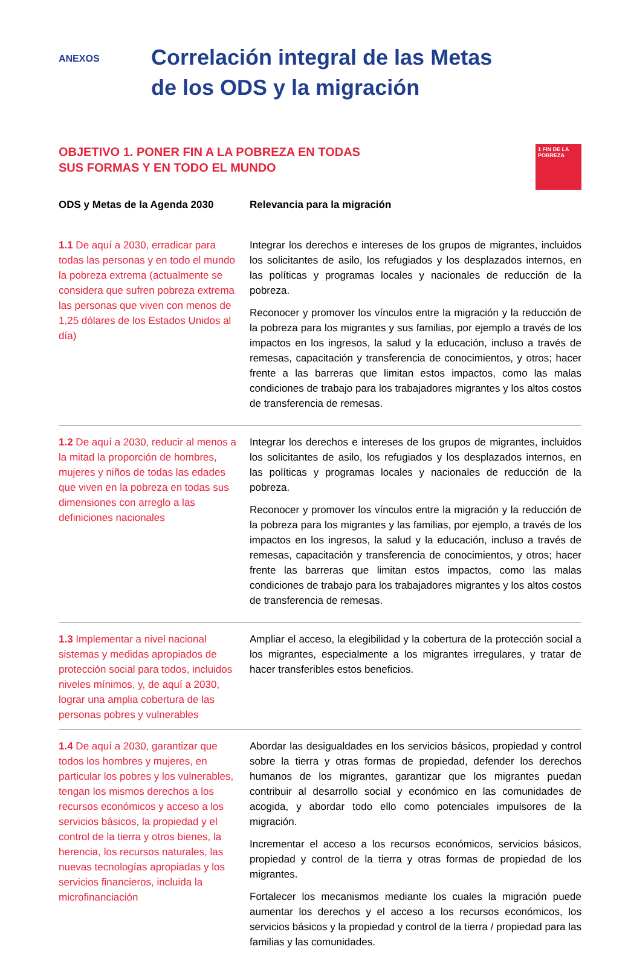ANEXOS
Correlación integral de las Metas
de los ODS y la migración
OBJETIVO 1. PONER FIN A LA POBREZA EN TODAS
SUS FORMAS Y EN TODO EL MUNDO
1 FIN DE LA POBREZA
| ODS y Metas de la Agenda 2030 | Relevancia para la migración |
| --- | --- |
| 1.1 De aquí a 2030, erradicar para todas las personas y en todo el mundo la pobreza extrema (actualmente se considera que sufren pobreza extrema las personas que viven con menos de 1,25 dólares de los Estados Unidos al día) | Integrar los derechos e intereses de los grupos de migrantes, incluidos los solicitantes de asilo, los refugiados y los desplazados internos, en las políticas y programas locales y nacionales de reducción de la pobreza. Reconocer y promover los vínculos entre la migración y la reducción de la pobreza para los migrantes y sus familias, por ejemplo a través de los impactos en los ingresos, la salud y la educación, incluso a través de remesas, capacitación y transferencia de conocimientos, y otros; hacer frente a las barreras que limitan estos impactos, como las malas condiciones de trabajo para los trabajadores migrantes y los altos costos de transferencia de remesas. |
| 1.2 De aquí a 2030, reducir al menos a la mitad la proporción de hombres, mujeres y niños de todas las edades que viven en la pobreza en todas sus dimensiones con arreglo a las definiciones nacionales | Integrar los derechos e intereses de los grupos de migrantes, incluidos los solicitantes de asilo, los refugiados y los desplazados internos, en las políticas y programas locales y nacionales de reducción de la pobreza. Reconocer y promover los vínculos entre la migración y la reducción de la pobreza para los migrantes y las familias, por ejemplo, a través de los impactos en los ingresos, la salud y la educación, incluso a través de remesas, capacitación y transferencia de conocimientos, y otros; hacer frente las barreras que limitan estos impactos, como las malas condiciones de trabajo para los trabajadores migrantes y los altos costos de transferencia de remesas. |
| 1.3 Implementar a nivel nacional sistemas y medidas apropiados de protección social para todos, incluidos niveles mínimos, y, de aquí a 2030, lograr una amplia cobertura de las personas pobres y vulnerables | Ampliar el acceso, la elegibilidad y la cobertura de la protección social a los migrantes, especialmente a los migrantes irregulares, y tratar de hacer transferibles estos beneficios. |
| 1.4 De aquí a 2030, garantizar que todos los hombres y mujeres, en particular los pobres y los vulnerables, tengan los mismos derechos a los recursos económicos y acceso a los servicios básicos, la propiedad y el control de la tierra y otros bienes, la herencia, los recursos naturales, las nuevas tecnologías apropiadas y los servicios financieros, incluida la microfinanciación | Abordar las desigualdades en los servicios básicos, propiedad y control sobre la tierra y otras formas de propiedad, defender los derechos humanos de los migrantes, garantizar que los migrantes puedan contribuir al desarrollo social y económico en las comunidades de acogida, y abordar todo ello como potenciales impulsores de la migración. Incrementar el acceso a los recursos económicos, servicios básicos, propiedad y control de la tierra y otras formas de propiedad de los migrantes. Fortalecer los mecanismos mediante los cuales la migración puede aumentar los derechos y el acceso a los recursos económicos, los servicios básicos y la propiedad y control de la tierra / propiedad para las familias y las comunidades. |